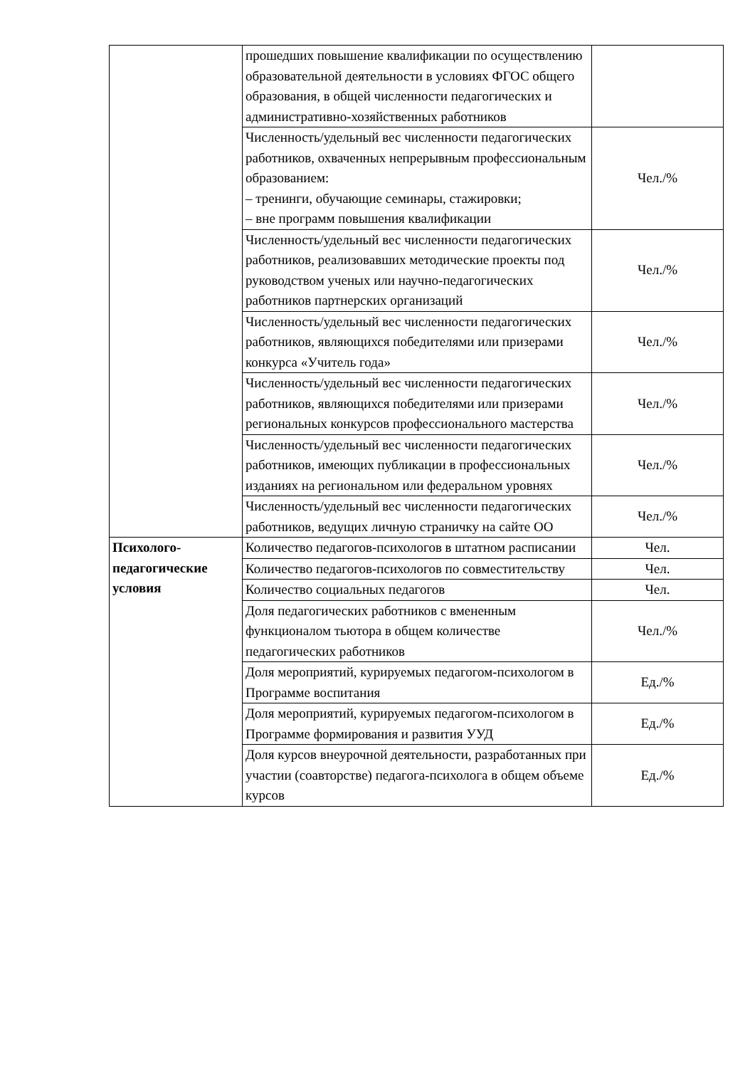| | прошедших повышение квалификации по осуществлению образовательной деятельности в условиях ФГОС общего образования, в общей численности педагогических и административно-хозяйственных работников | |
| | Численность/удельный вес численности педагогических работников, охваченных непрерывным профессиональным образованием: – тренинги, обучающие семинары, стажировки; – вне программ повышения квалификации | Чел./% |
| | Численность/удельный вес численности педагогических работников, реализовавших методические проекты под руководством ученых или научно-педагогических работников партнерских организаций | Чел./% |
| | Численность/удельный вес численности педагогических работников, являющихся победителями или призерами конкурса «Учитель года» | Чел./% |
| | Численность/удельный вес численности педагогических работников, являющихся победителями или призерами региональных конкурсов профессионального мастерства | Чел./% |
| | Численность/удельный вес численности педагогических работников, имеющих публикации в профессиональных изданиях на региональном или федеральном уровнях | Чел./% |
| | Численность/удельный вес численности педагогических работников, ведущих личную страничку на сайте ОО | Чел./% |
| Психолого-педагогические условия | Количество педагогов-психологов в штатном расписании | Чел. |
| | Количество педагогов-психологов по совместительству | Чел. |
| | Количество социальных педагогов | Чел. |
| | Доля педагогических работников с вмененным функционалом тьютора в общем количестве педагогических работников | Чел./% |
| | Доля мероприятий, курируемых педагогом-психологом в Программе воспитания | Ед./% |
| | Доля мероприятий, курируемых педагогом-психологом в Программе формирования и развития УУД | Ед./% |
| | Доля курсов внеурочной деятельности, разработанных при участии (соавторстве) педагога-психолога в общем объеме курсов | Ед./% |